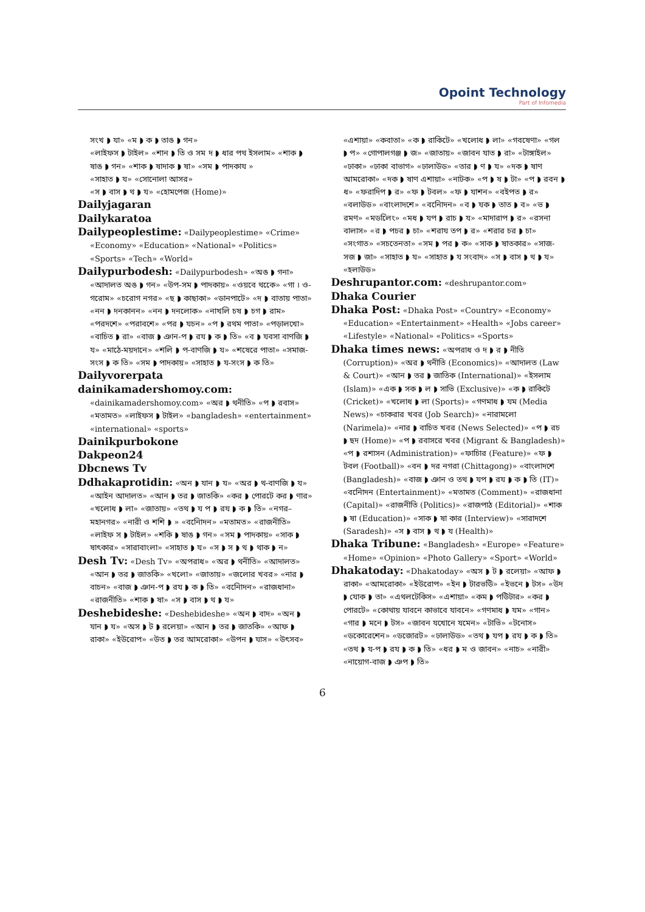Opoint Technology
Part of Infomedia
সংখ ◗ যা» «ম ◗ ক ◗ তাঙ ◗ গন»
«লাইফস ◗ টাইল» «শান ◗ তি ও সম দ ◗ ধার পথ ইসলাম» «শাক ◗ ষাঙ ◗ গন» «শাক ◗ ষাদাক ◗ ষা» «সম ◗ পাদকায »
«সাহাত ◗ য» «সোনোলা আসর»
«স ◗ বাস ◗ থ ◗ য» «হোমপেজ (Home)»
Dailyjagaran
Dailykaratoa
Dailypeoplestime: «Dailypeoplestime» «Crime» «Economy» «Education» «National» «Politics» «Sports» «Tech» «World»
Dailypurbodesh: «Dailypurbodesh» «অঙ ◗ গনা» «আদালত অঙ ◗ গন» «উপ-সম ◗ পাদকায়» «ওয়বে থকেে» «গা । ও-গরোম» «চরোগ নগর» «ছ ◗ কাছাকা» «ডানপাটে» «দ ◗ বাতায় পাতা» «নন ◗ দনকানন» «নন ◗ দনলোক» «নাখলি চষ ◗ চগ ◗ রাম» «পরদশে» «পরাবশে» «পর ◗ যচন» «প ◗ রথম পাতা» «পড়ালখো» «বাচিত ◗ রা» «বাজ ◗ ঞান-প ◗ রয ◗ ক ◗ তি» «ব ◗ যবসা বাণজি ◗ য» «মাঠে-ময়দানে» «শলি ◗ প-বাণজি ◗ য» «শষেরে পাতা» «সমাজ-সংস ◗ ক তি» «সম ◗ পাদকায়» «সাহাত ◗ য-সংস ◗ ক তি»
Dailyvorerpata
dainikamadershomoy.com:
«dainikamadershomoy.com» «অর ◗ থনীতি» «প ◗ রবাস» «মতামত» «লাইফস ◗ টাইল» «bangladesh» «entertainment» «international» «sports»
Dainikpurbokone
Dakpeon24
Dbcnews Tv
Ddhakaprotidin: «অন ◗ যান ◗ য» «অর ◗ থ-বাণজি ◗ য» «আইন আদালত» «আন ◗ তর ◗ জাতকি» «কর ◗ পোরটে কর ◗ ণার» «খলোধ ◗ লা» «জাতায়» «তথ ◗ য প ◗ রয ◗ ক ◗ তি» «নগর–মহানগর» «নারী ও শশি ◗ » «বনিোদন» «মতামত» «রাজনীতি» «লাইফ স ◗ টাইল» «শকি ◗ ষাঙ ◗ গন» «সম ◗ পাদকায়» «সাক ◗ ষাৎকার» «সারাবাংলা» «সাহাত ◗ য» «স ◗ স ◗ থ ◗ থাক ◗ ন»
Desh Tv: «Desh Tv» «অপরাধ» «অর ◗ থনীতি» «আদালত» «আন ◗ তর ◗ জাতকি» «খলো» «জাতায়» «জলোর খবর» «নার ◗ বাচন» «বাজ ◗ ঞান-প ◗ রয ◗ ক ◗ তি» «বনিোদন» «রাজধানা» «রাজনীতি» «শাক ◗ ষা» «স ◗ বাস ◗ থ ◗ য»
Deshebideshe: «Deshebideshe» «অন ◗ বাদ» «অন ◗ যান ◗ য» «অস ◗ ট ◗ রলেয়া» «আন ◗ তর ◗ জাতকি» «আফ ◗ রাকা» «ইউরোপ» «উত ◗ তর আমরোকা» «উপন ◗ যাস» «উৎসব»
«এশায়া» «কবাতা» «ক ◗ রাকিটে» «খলোধ ◗ লা» «গবষেণা» «গল ◗ প» «গোপালগঞ্জ ◗ জ» «জাতায়» «জাবন যাত ◗ রা» «টাঙ্গাইল» «ঢাকা» «ঢাকা বাভাগ» «ঢালাউড» «তার ◗ ণ ◗ য» «দক ◗ ষাণ আমরোকা» «দক ◗ ষাণ এশায়া» «নাটক» «প ◗ ষ ◗ টা» «প ◗ রবন ◗ ধ» «ফরাদিপ ◗ র» «ফ ◗ টবল» «ফ ◗ যাশন» «বইপত ◗ র» «বলাউড» «বাংলাদশে» «বনিোদন» «ব ◗ যক ◗ তাত ◗ ব» «ভ ◗ রমণ» «মডলেিং» «মধ ◗ যপ ◗ রাচ ◗ য» «মাদারাপ ◗ র» «রসনা বালাস» «র ◗ পচর ◗ চা» «শরায তপ ◗ র» «শরার চর ◗ চা» «সংগাত» «সচতেনতা» «সম ◗ পর ◗ ক» «সাক ◗ ষাতকার» «সাজ-সজ ◗ জা» «সাহাত ◗ য» «সাহাত ◗ য সংবাদ» «স ◗ বাস ◗ থ ◗ য» «হলাউড»
Deshrupantor.com: «deshrupantor.com»
Dhaka Courier
Dhaka Post: «Dhaka Post» «Country» «Economy» «Education» «Entertainment» «Health» «Jobs career» «Lifestyle» «National» «Politics» «Sports»
Dhaka times news: «অপরাধ ও দ ◗ র ◗ নীতি (Corruption)» «অর ◗ থনীতি (Economics)» «আদালত (Law & Court)» «আন ◗ তর ◗ জাতিক (International)» «ইসলাম (Islam)» «এক ◗ সক ◗ ল ◗ সাভি (Exclusive)» «ক ◗ রাকিটে (Cricket)» «খলোধ ◗ লা (Sports)» «গণমাধ ◗ যম (Media News)» «চাকরার খবর (Job Search)» «নারামলো (Narimela)» «নার ◗ বাচিত খবর (News Selected)» «প ◗ রচ ◗ ছদ (Home)» «প ◗ রবাসরে খবর (Migrant & Bangladesh)» «প ◗ রশাসন (Administration)» «ফাচিার (Feature)» «ফ ◗ টবল (Football)» «বন ◗ দর নগরা (Chittagong)» «বাংলাদশে (Bangladesh)» «বাজ ◗ ঞান ও তথ ◗ যপ ◗ রয ◗ ক ◗ তি (IT)» «বনিোদন (Entertainment)» «মতামত (Comment)» «রাজধানা (Capital)» «রাজনীতি (Politics)» «রাজপাঠ (Editorial)» «শাক ◗ ষা (Education)» «সাক ◗ ষা কার (Interview)» «সারাদশে (Saradesh)» «স ◗ বাস ◗ থ ◗ য (Health)»
Dhaka Tribune: «Bangladesh» «Europe» «Feature» «Home» «Opinion» «Photo Gallery» «Sport» «World»
Dhakatoday: «Dhakatoday» «অস ◗ ট ◗ রলেয়া» «আফ ◗ রাকা» «আমরোকা» «ইউরোপ» «ইন ◗ টারভউি» «ইভনে ◗ টস» «উদ ◗ যোক ◗ তা» «এথলটেকিস» «এশায়া» «কম ◗ পউিটার» «কর ◗ পোরটে» «কোথায় যাবনে কাভাবে যাবনে» «গণমাধ ◗ যম» «গান» «গার ◗ মনে ◗ টস» «জাবন যখোনে যমেন» «টাভি» «টনোস» «ডকোরেশেন» «ডজোরট» «ঢালাউড» «তথ ◗ যপ ◗ রয ◗ ক ◗ তি» «তথ ◗ য-প ◗ রয ◗ ক ◗ তি» «ধর ◗ ম ও জাবন» «নাচ» «নারী» «নায়োগ-বাজ ◗ ঞপ ◗ তি»
6